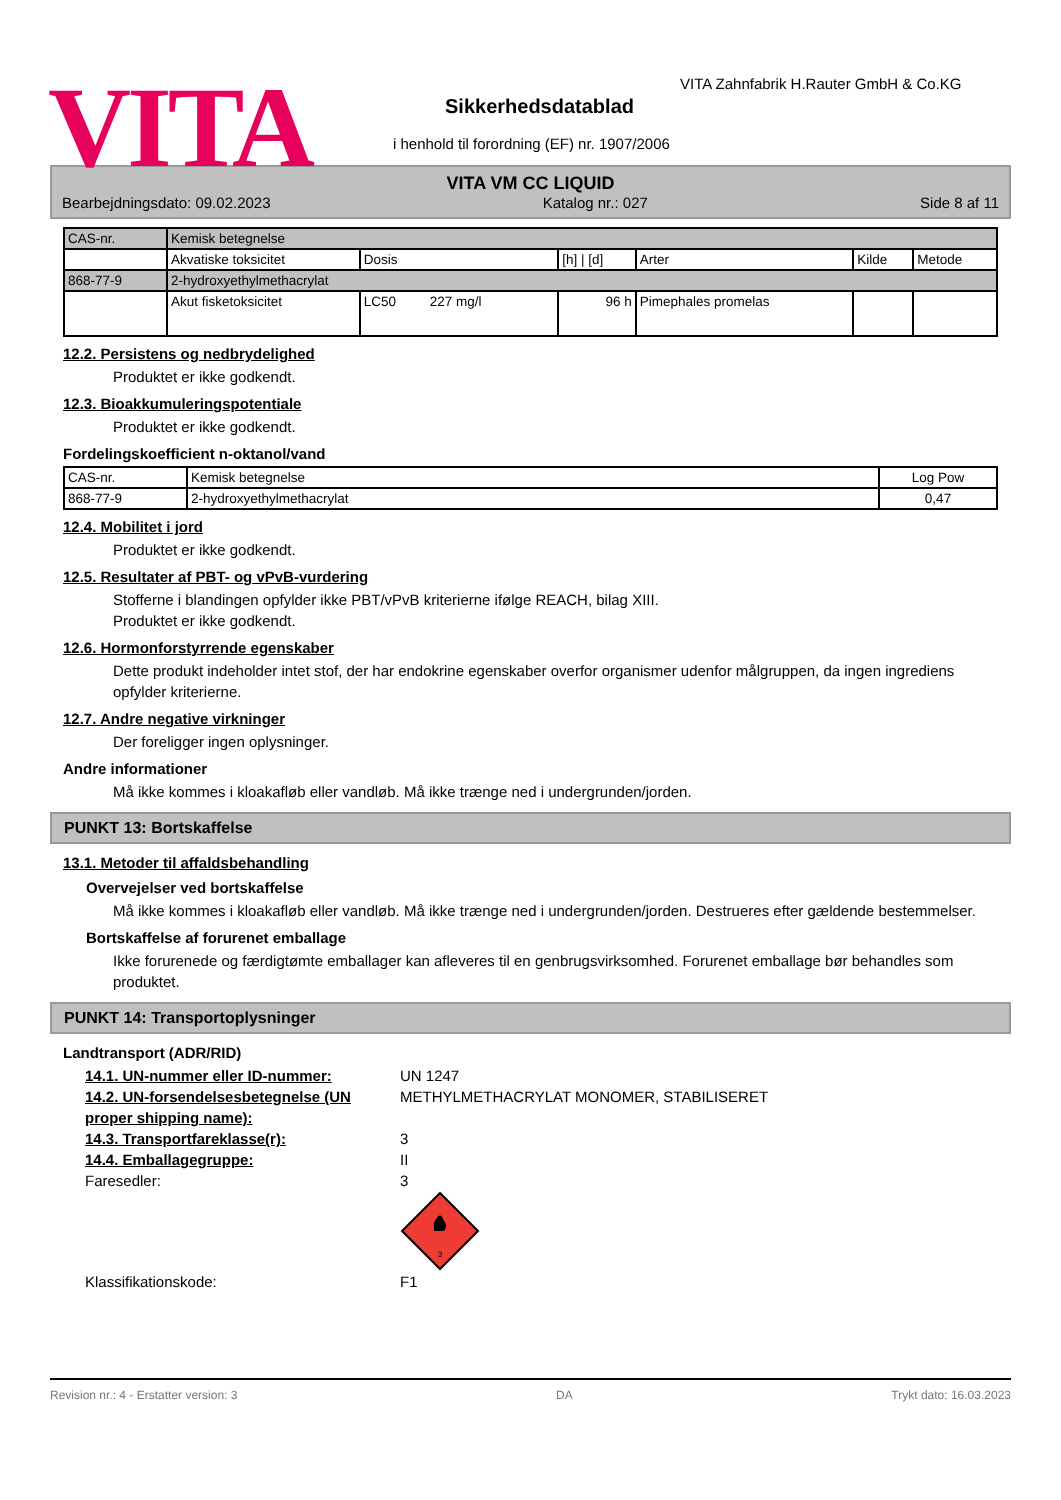VITA
VITA Zahnfabrik H.Rauter GmbH & Co.KG
Sikkerhedsdatablad
i henhold til forordning (EF) nr. 1907/2006
VITA VM CC LIQUID
Bearbejdningsdato: 09.02.2023 Katalog nr.: 027 Side 8 af 11
| CAS-nr. | Kemisk betegnelse | | | | | |
| | Akvatiske toksicitet | Dosis | [h] / [d] | Arter | Kilde | Metode |
| 868-77-9 | 2-hydroxyethylmethacrylat | | | | | |
| | Akut fisketoksicitet | LC50 227 mg/l | 96 h | Pimephales promelas | | |
12.2. Persistens og nedbrydelighed
Produktet er ikke godkendt.
12.3. Bioakkumuleringspotentiale
Produktet er ikke godkendt.
Fordelingskoefficient n-oktanol/vand
| CAS-nr. | Kemisk betegnelse | Log Pow |
| 868-77-9 | 2-hydroxyethylmethacrylat | 0,47 |
12.4. Mobilitet i jord
Produktet er ikke godkendt.
12.5. Resultater af PBT- og vPvB-vurdering
Stofferne i blandingen opfylder ikke PBT/vPvB kriterierne ifølge REACH, bilag XIII.
Produktet er ikke godkendt.
12.6. Hormonforstyrrende egenskaber
Dette produkt indeholder intet stof, der har endokrine egenskaber overfor organismer udenfor målgruppen, da ingen ingrediens opfylder kriterierne.
12.7. Andre negative virkninger
Der foreligger ingen oplysninger.
Andre informationer
Må ikke kommes i kloakafløb eller vandløb. Må ikke trænge ned i undergrunden/jorden.
PUNKT 13: Bortskaffelse
13.1. Metoder til affaldsbehandling
Overvejelser ved bortskaffelse
Må ikke kommes i kloakafløb eller vandløb. Må ikke trænge ned i undergrunden/jorden. Destrueres efter gældende bestemmelser.
Bortskaffelse af forurenet emballage
Ikke forurenede og færdigtømte emballager kan afleveres til en genbrugsvirksomhed. Forurenet emballage bør behandles som produktet.
PUNKT 14: Transportoplysninger
Landtransport (ADR/RID)
14.1. UN-nummer eller ID-nummer: UN 1247
14.2. UN-forsendelsesbetegnelse (UN proper shipping name): METHYLMETHACRYLAT MONOMER, STABILISERET
14.3. Transportfareklasse(r): 3
14.4. Emballagegruppe: II
Faresedler: 3
3
Klassifikationskode: F1
Revision nr.: 4 - Erstatter version: 3 DA Trykt dato: 16.03.2023